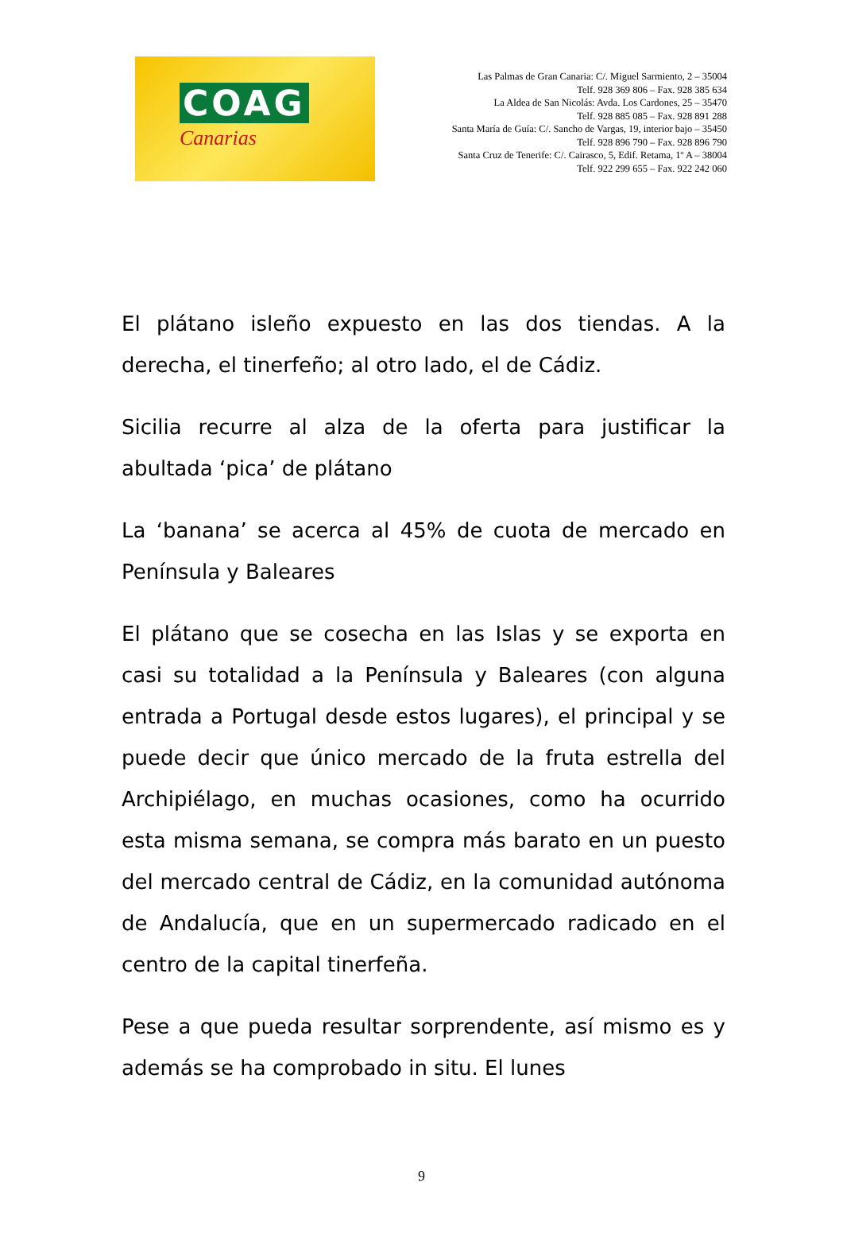COAG
Canarias
Las Palmas de Gran Canaria: C/. Miguel Sarmiento, 2 – 35004
Telf. 928 369 806 – Fax. 928 385 634
La Aldea de San Nicolás: Avda. Los Cardones, 25 – 35470
Telf. 928 885 085 – Fax. 928 891 288
Santa María de Guía: C/. Sancho de Vargas, 19, interior bajo – 35450
Telf. 928 896 790 – Fax. 928 896 790
Santa Cruz de Tenerife: C/. Cairasco, 5, Edif. Retama, 1º A – 38004
Telf. 922 299 655 – Fax. 922 242 060
El plátano isleño expuesto en las dos tiendas. A la derecha, el tinerfeño; al otro lado, el de Cádiz.
Sicilia recurre al alza de la oferta para justificar la abultada ‘pica’ de plátano
La ‘banana’ se acerca al 45% de cuota de mercado en Península y Baleares
El plátano que se cosecha en las Islas y se exporta en casi su totalidad a la Península y Baleares (con alguna entrada a Portugal desde estos lugares), el principal y se puede decir que único mercado de la fruta estrella del Archipiélago, en muchas ocasiones, como ha ocurrido esta misma semana, se compra más barato en un puesto del mercado central de Cádiz, en la comunidad autónoma de Andalucía, que en un supermercado radicado en el centro de la capital tinerfeña.
Pese a que pueda resultar sorprendente, así mismo es y además se ha comprobado in situ. El lunes
9